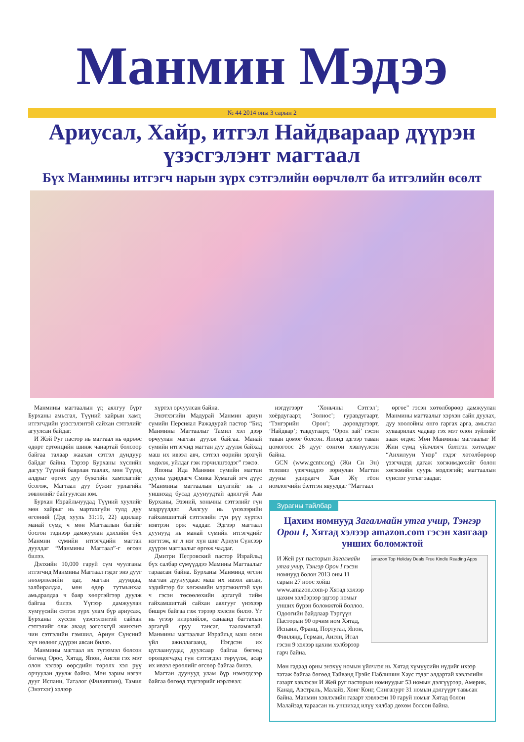Манмин Мэдээ
№ 44 2014 оны 3 сарын 2
Ариусал, Хайр, итгэл Найдвараар дүүрэн
үзэсгэлэнт магтаал
Бүх Манмины итгэгч нарын зүрх сэтгэлийн өөрчлөлт ба итгэлийн өсөлт
Манмины магтаалын үг, аялгуу бүрт Бурханы амьсгал, Түүний хайрын хамт, итгэгчдийн үзэсгэлэнтэй сайхан сэтгэлийг агуулсан байдаг.
И Жэй Руг пастор нь магтаал нь өдрөөс өдөрт ертөнцийн шинж чанартай болсоор байгаа талаар жаахан сэтгэл дундуур байдаг байна. Тэрээр Бурханы хүслийн дагуу Түүний баярлан таалах, мөн Түүнд алдрыг өргөх дуу бүжгийн хамтлагийг бсогож, Магтаал дуу бүжиг урлагийн зөвлөлийг байгуулсан юм.
Бурхан Израйльчуудад Түүний хуулийг мөн хайрыг нь мартахгүйн тулд дуу өгсөний (Дэд хууль 31:19, 22) адилаар манай сүмд ч мөн Магтаалын багийг босгон тэднээр дамжуулан дэлхийн бүх Манмин сүмийн итгэгчдийн магтан дуулдаг “Манмины Магтаал”-г өгсөн билээ.
Дэлхийн 10,000 гаруй сүм чуулганы итгэгчид Манмины Магтаал гэдэг энэ дууг нөхөрлөлийн цаг, магтан дуундаа, залбиралдаа, мөн өдөр тутмынхаа амьдралдаа ч баяр хөөртэйгээр дуулж байгаа билээ. Үүгээр дамжуулан хүмүүсийн сэтгэл зүрх улам бүр ариусаж, Бурханы хүссэн үзэсгэлэнтэй сайхан сэтгэлийг олж аваад зогсохгүй жинхэнэ чин сэтгэлийн гэмшил, Ариун Сүнсний хүч нөлөөг дүүрэн авсан билээ.
Манмины магтаал их түгээмэл болсон бөгөөд Орос, Хятад, Япон, Англи гэх мэт олон хэлээр өөрсдийн төрөлх хэл рүү орчуулан дуулж байна. Мөн зарим нэгэн дууг Испани, Таталог (Филиппин), Тамил (Энэтхэг) хэлээр
хүртэл орчуулсан байна.
Энэтхэгийн Мадурай Манмин ариун сүмийн Персияал Ражадурай пастор “Бид Манмины Магтаалыг Тамил хэл дээр орчуулан магтан дуулж байгаа. Манай сүмийн итгэгчид магтан дуу дуулж байхад маш их ивээл авч, сэтгэл өөрийн эрхгүй хөдөлж, уйлдаг гэж гэрчилцгээдэг” гэжээ.
Японы Ида Манмин сүмийн магтан дууны удирдагч Смика Кумагай эгч дүүс “Манмины магтаалын шүлгийг нь л уншихад бусад дуунуудтай адилгүй Аав Бурханы, Эзэний, хоньчны сэтгэлийг гүн мэдрүүлдэг. Аялгуу нь үнэхээрийн гайхамшигтай сэтгэлийн гүн рүү хүртэл нэвтрэн орж чаддаг. Эдгээр магтаал дуунууд нь манай сүмийн итгэгчдийг нэгтгэж, яг л нэг хүн шиг Ариун Сүнсээр дүүрэн магтаалыг өргөж чаддаг.
Дмитри Петровский пастор Израйльд бүх салбар сүмүүддээ Мамины Магтаалыг тараасан байна. Бурханы Манминд өгсөн магтан дуунуудаас маш их ивээл авсан, хэдийгээр би хөгжмийн мэргэжилтэй хүн ч гэсэн төсөөлөхийн аргагүй тийм гайхамшигтай сайхан аялгууг үнэхээр бишрч байгаа гэж тэрээр хэлсэн билээ. Үг нь үгээр илэрхийлж, санаанд багтахын аргагүй яруу тансаг, тааламжтай. Манмины магтаалыг Израйльд маш олон үйл ажиллагаанд, Нэгдсэн их цуглаануудад дуулсаар байгаа бөгөөд оролцогчдод гүн сэтгэгдэл төрүүлж, асар их ивээл ерөөлийг өгсөөр байгаа билээ.
Магтан дуунууд улам бүр нэмэгдсээр байгаа бөгөөд тэдгээрийг нэрлэвэл:
нэгдүгээрт ‘Хоньчны Сэтгэл’; хоёрдугаарт, ‘Золиос’; гуравдугаарт, ‘Тэнгэрийн Орон’; дөрөвдүгээрт, ‘Найдвар’; тавдугаарт, ‘Орон зай’ гэсэн таван цомог болсон. Японд эдгээр таван цомогоос 26 дууг сонгон хэвлүүлсэн байна.
GCN (www.gcntv.org) (Жи Си Эн) телевиз үзэгчиддээ зориулан Магтан дууны удирдагч Хан Жү гёон номлогчийн бэлтгэн явуулдаг “Магтаал
өргөе” гэсэн хөтөлбөрөөр дамжуулан Манмины магтаалыг хэрхэн сайн дуулах, дуу хоолойны өнгө гаргах арга, амьсгал хуваарилах чадвар гэх мэт олон зүйлийг зааж өгдөг. Мөн Манмины магтаалыг И Жин сүмд үйлчлэгч бэлтгэн хөтөлдөг “Анхилуун Үнэр” гэдэг хөтөлбөрөөр үзэгчидэд дагаж хөгжимдөхийг болон хөгжмийн суурь мэдлэгийг, магтаалын сүнслэг утгыг заадаг.
Зурагны тайлбар
Цахим номнууд Загалмайн утга учир, Тэнгэр Орон I, Хятад хэлээр amazon.com гэсэн хаягаар унших боломжтой
amazon Top Holiday Deals Free Kindle Reading Apps
И Жей руг пасторын Загалмайн утга учир, Тэнгэр Орон I гэсэн номнууд болон 2013 оны 11 сарын 27 ноос хойш www.amazon.com-р Хятад хэлээр цахим хэлбэрээр эдгээр номыг унших бүрэн боломжтой боллоо. Одоогийн байдлаар Тэргүүн Пасторын 90 орчим ном Хятад, Испани, Франц, Португал, Япон, Финлянд, Герман, Англи, Итал гэсэн 9 хэлээр цахим хэлбэрээр гарч байна.
Мөн гадаад орны энэхүү номын үйлчлэл нь Хятад хүмүүсийн нүдийг ихээр татаж байгаа бөгөөд Тайванд Грэйс Паблишин Хаус гэдэг алдартай хэвлэлийн газарт хэвлэсэн И Жей руг пасторын номнуудыг 53 номын дэлгүүрээр, Америк, Канад, Австраль, Малайз, Хонг Конг, Сингапурт 31 номын дэлгүүрт тавьсан байна. Манмин хэвлэлийн газарт хэвлэсэн 10 гаруй номыг Хятад болон Малайзад тараасан нь уншихад илүү хялбар дөхөм болсон байна.